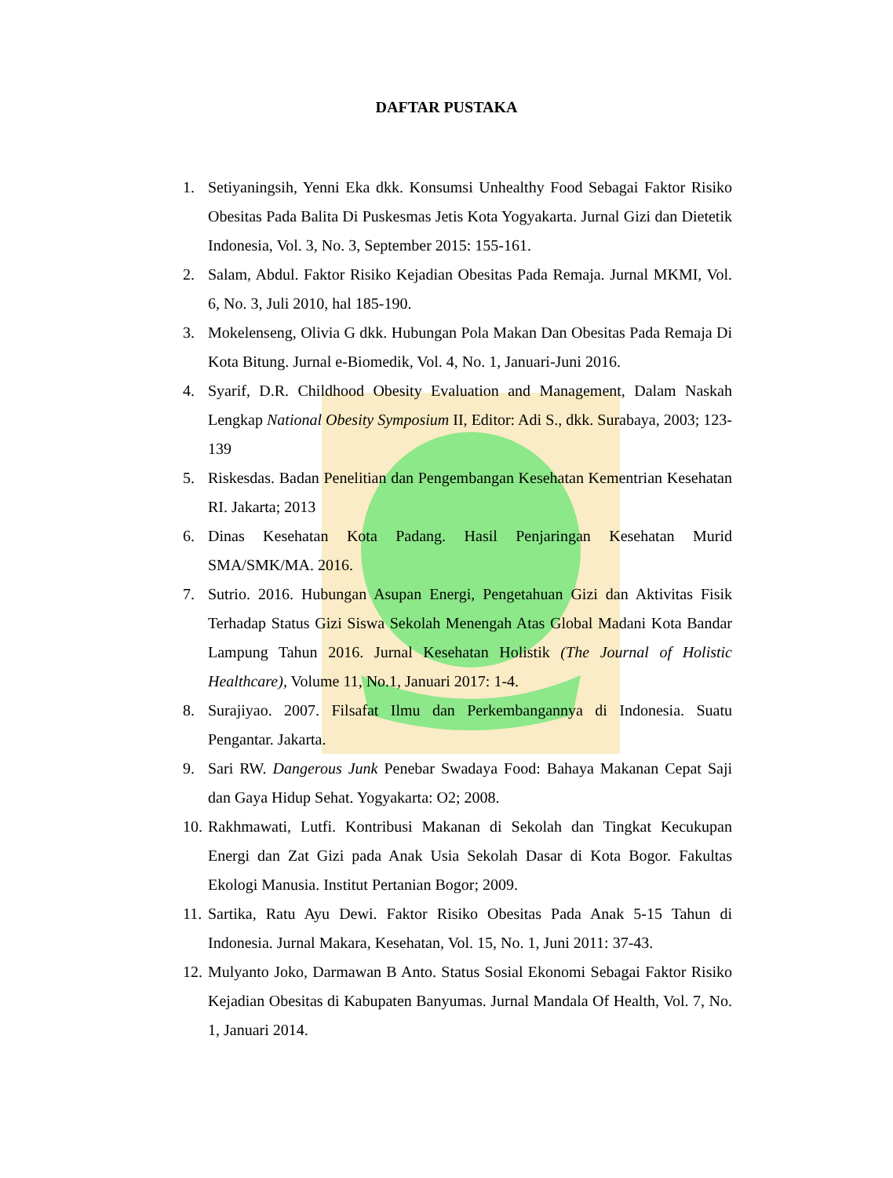DAFTAR PUSTAKA
1. Setiyaningsih, Yenni Eka dkk. Konsumsi Unhealthy Food Sebagai Faktor Risiko Obesitas Pada Balita Di Puskesmas Jetis Kota Yogyakarta. Jurnal Gizi dan Dietetik Indonesia, Vol. 3, No. 3, September 2015: 155-161.
2. Salam, Abdul. Faktor Risiko Kejadian Obesitas Pada Remaja. Jurnal MKMI, Vol. 6, No. 3, Juli 2010, hal 185-190.
3. Mokelenseng, Olivia G dkk. Hubungan Pola Makan Dan Obesitas Pada Remaja Di Kota Bitung. Jurnal e-Biomedik, Vol. 4, No. 1, Januari-Juni 2016.
4. Syarif, D.R. Childhood Obesity Evaluation and Management, Dalam Naskah Lengkap National Obesity Symposium II, Editor: Adi S., dkk. Surabaya, 2003; 123-139
5. Riskesdas. Badan Penelitian dan Pengembangan Kesehatan Kementrian Kesehatan RI. Jakarta; 2013
6. Dinas Kesehatan Kota Padang. Hasil Penjaringan Kesehatan Murid SMA/SMK/MA. 2016.
7. Sutrio. 2016. Hubungan Asupan Energi, Pengetahuan Gizi dan Aktivitas Fisik Terhadap Status Gizi Siswa Sekolah Menengah Atas Global Madani Kota Bandar Lampung Tahun 2016. Jurnal Kesehatan Holistik (The Journal of Holistic Healthcare), Volume 11, No.1, Januari 2017: 1-4.
8. Surajiyao. 2007. Filsafat Ilmu dan Perkembangannya di Indonesia. Suatu Pengantar. Jakarta.
9. Sari RW. Dangerous Junk Penebar Swadaya Food: Bahaya Makanan Cepat Saji dan Gaya Hidup Sehat. Yogyakarta: O2; 2008.
10. Rakhmawati, Lutfi. Kontribusi Makanan di Sekolah dan Tingkat Kecukupan Energi dan Zat Gizi pada Anak Usia Sekolah Dasar di Kota Bogor. Fakultas Ekologi Manusia. Institut Pertanian Bogor; 2009.
11. Sartika, Ratu Ayu Dewi. Faktor Risiko Obesitas Pada Anak 5-15 Tahun di Indonesia. Jurnal Makara, Kesehatan, Vol. 15, No. 1, Juni 2011: 37-43.
12. Mulyanto Joko, Darmawan B Anto. Status Sosial Ekonomi Sebagai Faktor Risiko Kejadian Obesitas di Kabupaten Banyumas. Jurnal Mandala Of Health, Vol. 7, No. 1, Januari 2014.